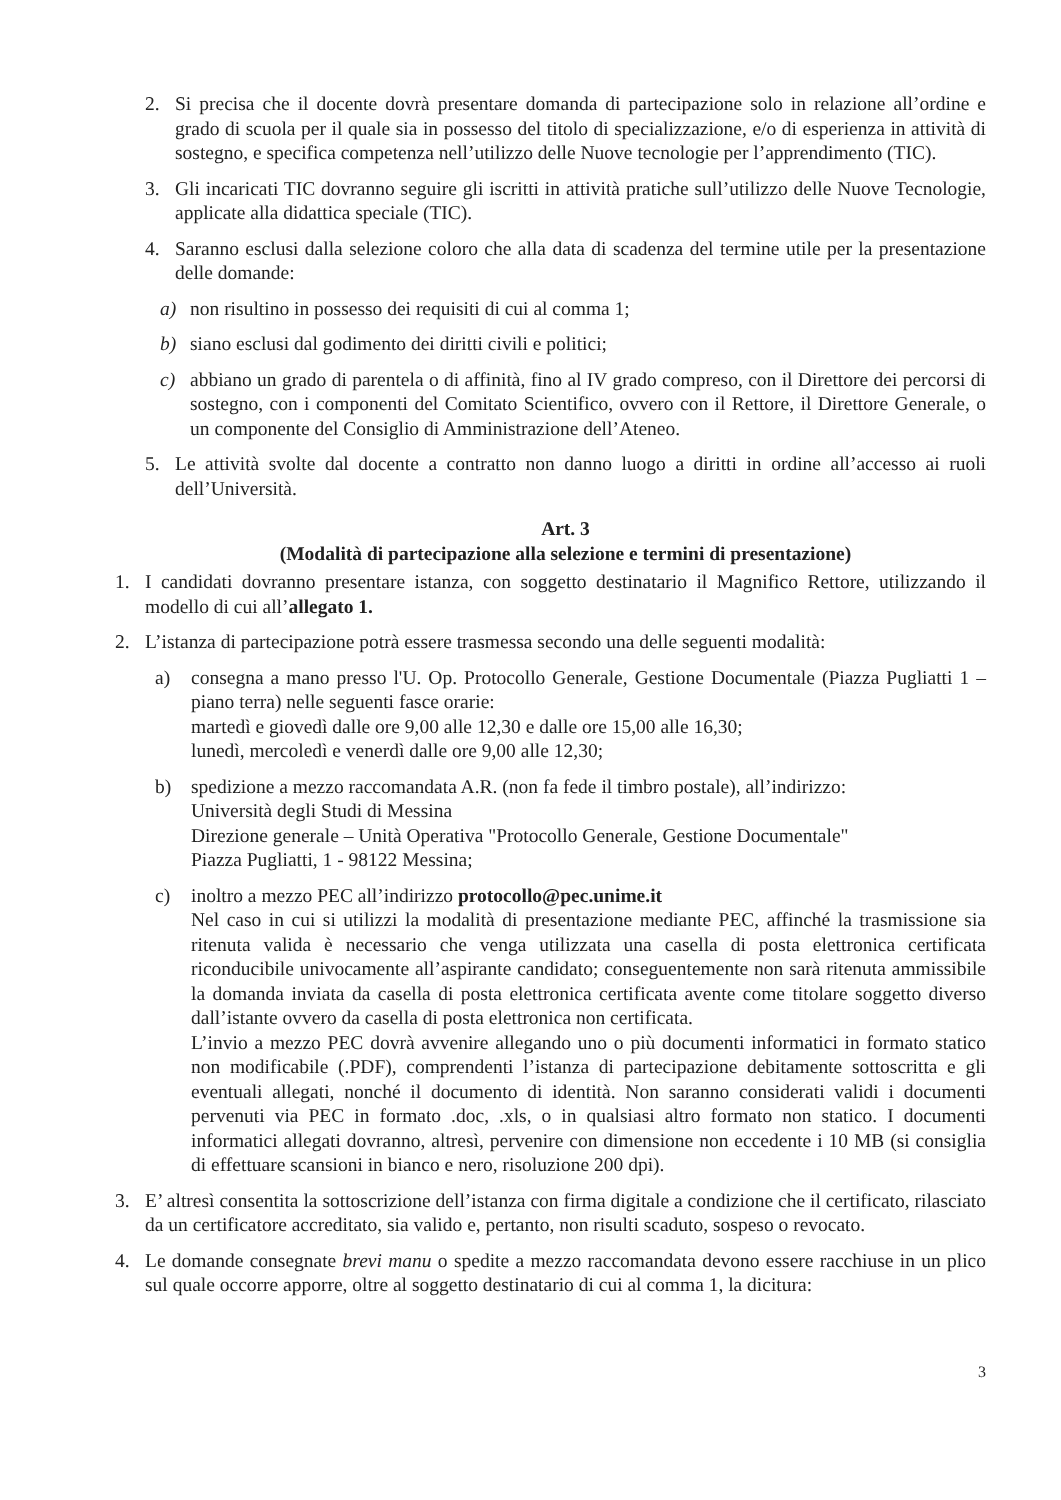2. Si precisa che il docente dovrà presentare domanda di partecipazione solo in relazione all’ordine e grado di scuola per il quale sia in possesso del titolo di specializzazione, e/o di esperienza in attività di sostegno, e specifica competenza nell’utilizzo delle Nuove tecnologie per l’apprendimento (TIC).
3. Gli incaricati TIC dovranno seguire gli iscritti in attività pratiche sull’utilizzo delle Nuove Tecnologie, applicate alla didattica speciale (TIC).
4. Saranno esclusi dalla selezione coloro che alla data di scadenza del termine utile per la presentazione delle domande:
a) non risultino in possesso dei requisiti di cui al comma 1;
b) siano esclusi dal godimento dei diritti civili e politici;
c) abbiano un grado di parentela o di affinità, fino al IV grado compreso, con il Direttore dei percorsi di sostegno, con i componenti del Comitato Scientifico, ovvero con il Rettore, il Direttore Generale, o un componente del Consiglio di Amministrazione dell’Ateneo.
5. Le attività svolte dal docente a contratto non danno luogo a diritti in ordine all’accesso ai ruoli dell’Università.
Art. 3
(Modalità di partecipazione alla selezione e termini di presentazione)
1. I candidati dovranno presentare istanza, con soggetto destinatario il Magnifico Rettore, utilizzando il modello di cui all’allegato 1.
2. L’istanza di partecipazione potrà essere trasmessa secondo una delle seguenti modalità:
a) consegna a mano presso l'U. Op. Protocollo Generale, Gestione Documentale (Piazza Pugliatti 1 – piano terra) nelle seguenti fasce orarie:
martedì e giovedì dalle ore 9,00 alle 12,30 e dalle ore 15,00 alle 16,30;
lunedì, mercoledì e venerdì dalle ore 9,00 alle 12,30;
b) spedizione a mezzo raccomandata A.R. (non fa fede il timbro postale), all’indirizzo:
Università degli Studi di Messina
Direzione generale – Unità Operativa "Protocollo Generale, Gestione Documentale"
Piazza Pugliatti, 1 - 98122 Messina;
c) inoltro a mezzo PEC all’indirizzo protocollo@pec.unime.it
Nel caso in cui si utilizzi la modalità di presentazione mediante PEC, affinché la trasmissione sia ritenuta valida è necessario che venga utilizzata una casella di posta elettronica certificata riconducibile univocamente all’aspirante candidato; conseguentemente non sarà ritenuta ammissibile la domanda inviata da casella di posta elettronica certificata avente come titolare soggetto diverso dall’istante ovvero da casella di posta elettronica non certificata.
L’invio a mezzo PEC dovrà avvenire allegando uno o più documenti informatici in formato statico non modificabile (.PDF), comprendenti l’istanza di partecipazione debitamente sottoscritta e gli eventuali allegati, nonché il documento di identità. Non saranno considerati validi i documenti pervenuti via PEC in formato .doc, .xls, o in qualsiasi altro formato non statico. I documenti informatici allegati dovranno, altresì, pervenire con dimensione non eccedente i 10 MB (si consiglia di effettuare scansioni in bianco e nero, risoluzione 200 dpi).
3. E’ altresì consentita la sottoscrizione dell’istanza con firma digitale a condizione che il certificato, rilasciato da un certificatore accreditato, sia valido e, pertanto, non risulti scaduto, sospeso o revocato.
4. Le domande consegnate brevi manu o spedite a mezzo raccomandata devono essere racchiuse in un plico sul quale occorre apporre, oltre al soggetto destinatario di cui al comma 1, la dicitura:
3